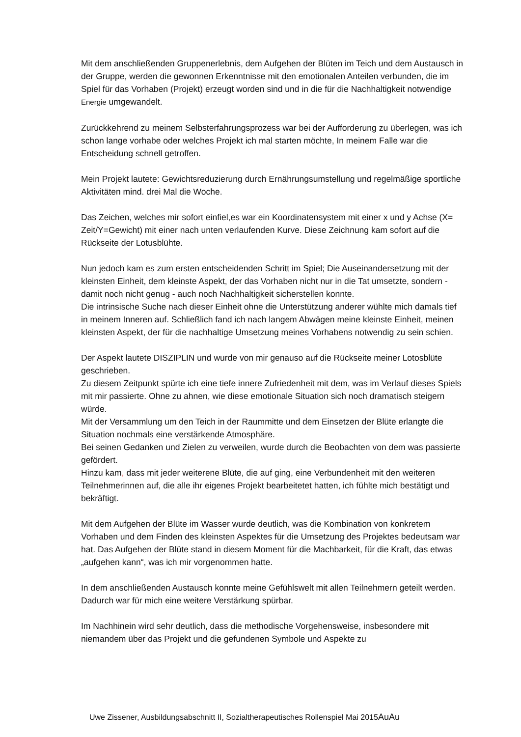Mit dem anschließenden Gruppenerlebnis, dem Aufgehen der Blüten im Teich und dem Austausch in der Gruppe, werden die gewonnen Erkenntnisse mit den emotionalen Anteilen verbunden, die im Spiel für das Vorhaben (Projekt) erzeugt worden sind und in die für die Nachhaltigkeit notwendige Energie umgewandelt.
Zurückkehrend zu meinem Selbsterfahrungsprozess war bei der Aufforderung zu überlegen, was ich schon lange vorhabe oder welches Projekt ich mal starten möchte, In meinem Falle war die Entscheidung schnell getroffen.
Mein Projekt lautete: Gewichtsreduzierung durch Ernährungsumstellung und regelmäßige sportliche Aktivitäten mind. drei Mal die Woche.
Das Zeichen, welches mir sofort einfiel,es war ein Koordinatensystem mit einer x und y Achse (X= Zeit/Y=Gewicht) mit einer nach unten verlaufenden Kurve. Diese Zeichnung kam sofort auf die Rückseite der Lotusblühte.
Nun jedoch kam es zum ersten entscheidenden Schritt im Spiel; Die Auseinandersetzung mit der kleinsten Einheit, dem kleinste Aspekt, der das Vorhaben nicht nur in die Tat umsetzte, sondern - damit noch nicht genug - auch noch Nachhaltigkeit sicherstellen konnte.
Die intrinsische Suche nach dieser Einheit ohne die Unterstützung anderer wühlte mich damals tief in meinem Inneren auf. Schließlich fand ich nach langem Abwägen meine kleinste Einheit, meinen kleinsten Aspekt, der für die nachhaltige Umsetzung meines Vorhabens notwendig zu sein schien.
Der Aspekt lautete DISZIPLIN und wurde von mir genauso auf die Rückseite meiner Lotosblüte geschrieben.
Zu diesem Zeitpunkt spürte ich eine tiefe innere Zufriedenheit mit dem, was im Verlauf dieses Spiels mit mir passierte. Ohne zu ahnen, wie diese emotionale Situation sich noch dramatisch steigern würde.
Mit der Versammlung um den Teich in der Raummitte und dem Einsetzen der Blüte erlangte die Situation nochmals eine verstärkende Atmosphäre.
Bei seinen Gedanken und Zielen zu verweilen, wurde durch die Beobachten von dem was passierte gefördert.
Hinzu kam, dass mit jeder weiterene Blüte, die auf ging, eine Verbundenheit mit den weiteren Teilnehmerinnen auf, die alle ihr eigenes Projekt bearbeitetet hatten, ich fühlte mich bestätigt und bekräftigt.
Mit dem Aufgehen der Blüte im Wasser wurde deutlich, was die Kombination von konkretem Vorhaben und dem Finden des kleinsten Aspektes für die Umsetzung des Projektes bedeutsam war hat. Das Aufgehen der Blüte stand in diesem Moment für die Machbarkeit, für die Kraft, das etwas „aufgehen kann“, was ich mir vorgenommen hatte.
In dem anschließenden Austausch konnte meine Gefühlswelt mit allen Teilnehmern geteilt werden. Dadurch war für mich eine weitere Verstärkung spürbar.
Im Nachhinein wird sehr deutlich, dass die methodische Vorgehensweise, insbesondere mit niemandem über das Projekt und die gefundenen Symbole und Aspekte zu
Uwe Zissener, Ausbildungsabschnitt II, Sozialtherapeutisches Rollenspiel Mai 2015AuAu